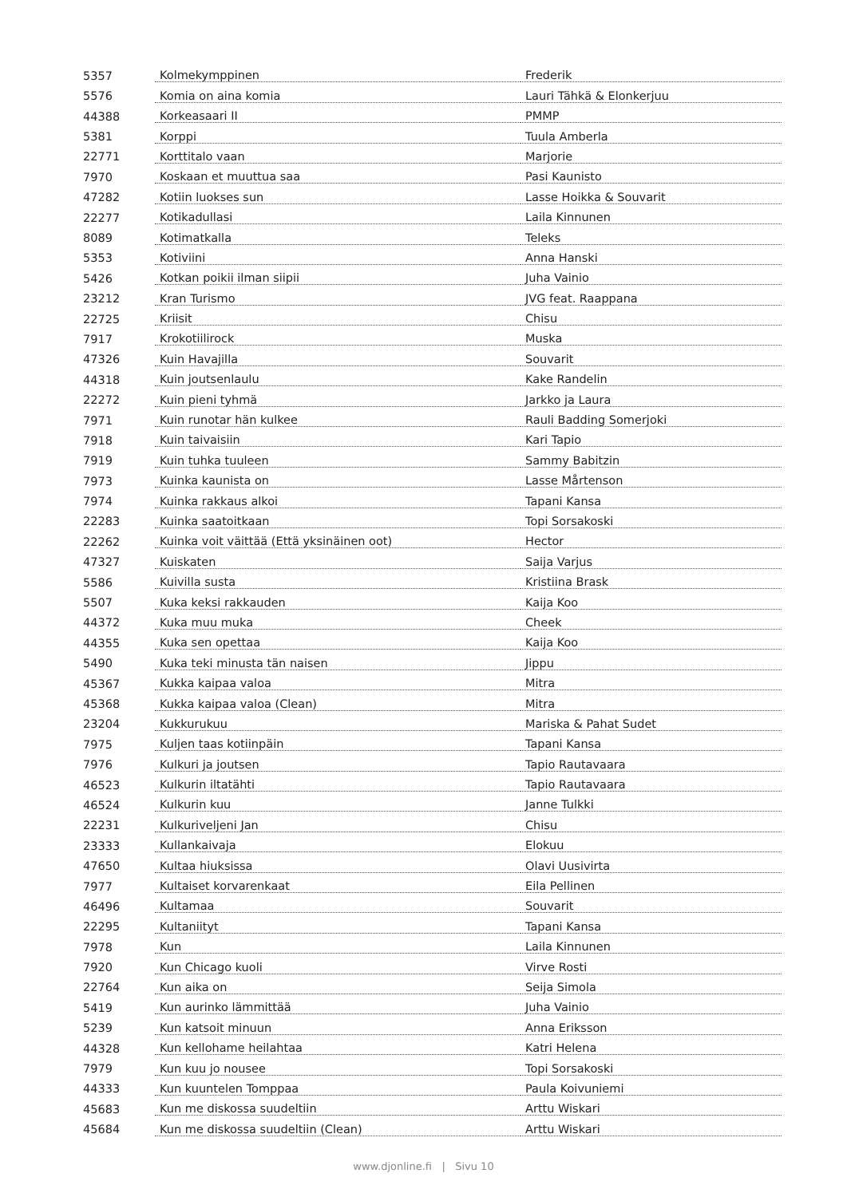| 5357 | Kolmekymppinen | Frederik |
| 5576 | Komia on aina komia | Lauri Tähkä & Elonkerjuu |
| 44388 | Korkeasaari II | PMMP |
| 5381 | Korppi | Tuula Amberla |
| 22771 | Korttitalo vaan | Marjorie |
| 7970 | Koskaan et muuttua saa | Pasi Kaunisto |
| 47282 | Kotiin luokses sun | Lasse Hoikka & Souvarit |
| 22277 | Kotikadullasi | Laila Kinnunen |
| 8089 | Kotimatkalla | Teleks |
| 5353 | Kotiviini | Anna Hanski |
| 5426 | Kotkan poikii ilman siipii | Juha Vainio |
| 23212 | Kran Turismo | JVG feat. Raappana |
| 22725 | Kriisit | Chisu |
| 7917 | Krokotiilirock | Muska |
| 47326 | Kuin Havajilla | Souvarit |
| 44318 | Kuin joutsenlaulu | Kake Randelin |
| 22272 | Kuin pieni tyhmä | Jarkko ja Laura |
| 7971 | Kuin runotar hän kulkee | Rauli Badding Somerjoki |
| 7918 | Kuin taivaisiin | Kari Tapio |
| 7919 | Kuin tuhka tuuleen | Sammy Babitzin |
| 7973 | Kuinka kaunista on | Lasse Mårtenson |
| 7974 | Kuinka rakkaus alkoi | Tapani Kansa |
| 22283 | Kuinka saatoitkaan | Topi Sorsakoski |
| 22262 | Kuinka voit väittää (Että yksinäinen oot) | Hector |
| 47327 | Kuiskaten | Saija Varjus |
| 5586 | Kuivilla susta | Kristiina Brask |
| 5507 | Kuka keksi rakkauden | Kaija Koo |
| 44372 | Kuka muu muka | Cheek |
| 44355 | Kuka sen opettaa | Kaija Koo |
| 5490 | Kuka teki minusta tän naisen | Jippu |
| 45367 | Kukka kaipaa valoa | Mitra |
| 45368 | Kukka kaipaa valoa (Clean) | Mitra |
| 23204 | Kukkurukuu | Mariska & Pahat Sudet |
| 7975 | Kuljen taas kotiinpäin | Tapani Kansa |
| 7976 | Kulkuri ja joutsen | Tapio Rautavaara |
| 46523 | Kulkurin iltatähti | Tapio Rautavaara |
| 46524 | Kulkurin kuu | Janne Tulkki |
| 22231 | Kulkuriveljeni Jan | Chisu |
| 23333 | Kullankaivaja | Elokuu |
| 47650 | Kultaa hiuksissa | Olavi Uusivirta |
| 7977 | Kultaiset korvarenkaat | Eila Pellinen |
| 46496 | Kultamaa | Souvarit |
| 22295 | Kultaniityt | Tapani Kansa |
| 7978 | Kun | Laila Kinnunen |
| 7920 | Kun Chicago kuoli | Virve Rosti |
| 22764 | Kun aika on | Seija Simola |
| 5419 | Kun aurinko lämmittää | Juha Vainio |
| 5239 | Kun katsoit minuun | Anna Eriksson |
| 44328 | Kun kellohame heilahtaa | Katri Helena |
| 7979 | Kun kuu jo nousee | Topi Sorsakoski |
| 44333 | Kun kuuntelen Tomppaa | Paula Koivuniemi |
| 45683 | Kun me diskossa suudeltiin | Arttu Wiskari |
| 45684 | Kun me diskossa suudeltiin (Clean) | Arttu Wiskari |
www.djonline.fi | Sivu 10